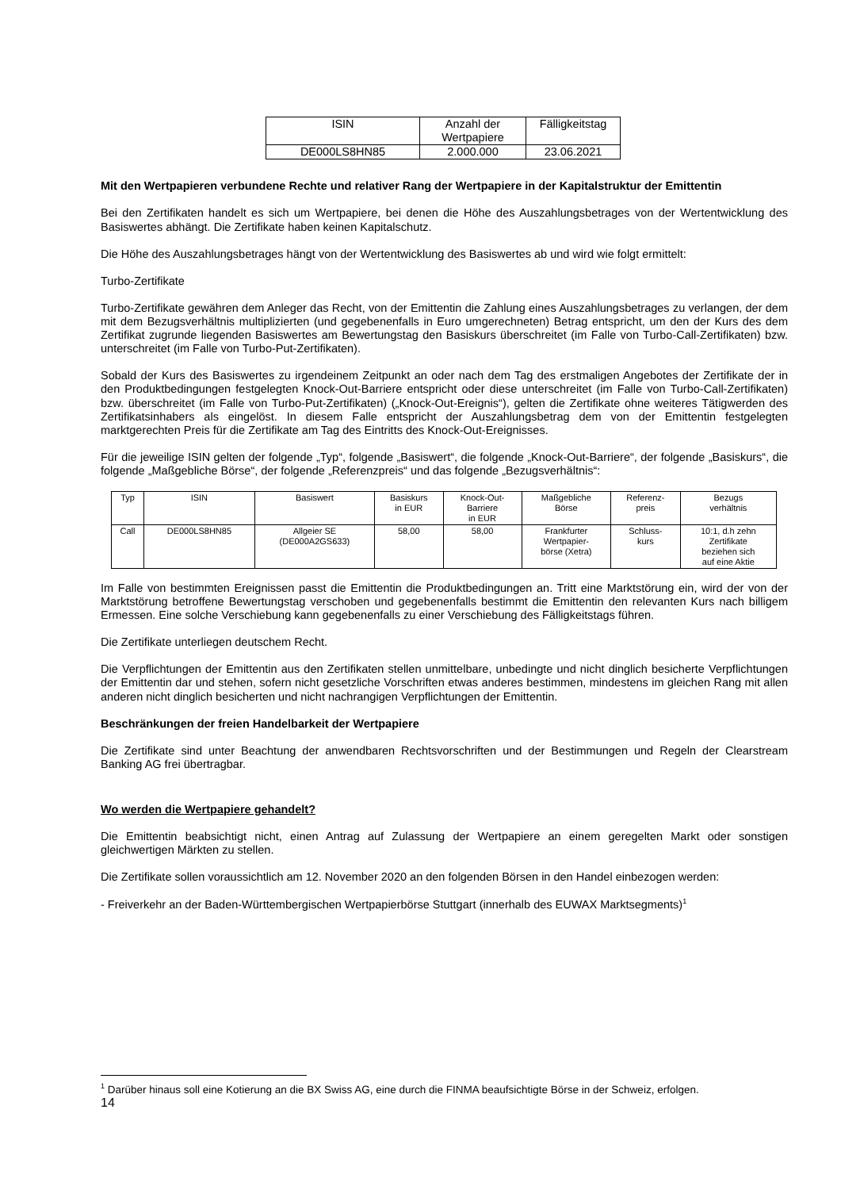| ISIN | Anzahl der Wertpapiere | Fälligkeitstag |
| DE000LS8HN85 | 2.000.000 | 23.06.2021 |
Mit den Wertpapieren verbundene Rechte und relativer Rang der Wertpapiere in der Kapitalstruktur der Emittentin
Bei den Zertifikaten handelt es sich um Wertpapiere, bei denen die Höhe des Auszahlungsbetrages von der Wertentwicklung des Basiswertes abhängt. Die Zertifikate haben keinen Kapitalschutz.
Die Höhe des Auszahlungsbetrages hängt von der Wertentwicklung des Basiswertes ab und wird wie folgt ermittelt:
Turbo-Zertifikate
Turbo-Zertifikate gewähren dem Anleger das Recht, von der Emittentin die Zahlung eines Auszahlungsbetrages zu verlangen, der dem mit dem Bezugsverhältnis multiplizierten (und gegebenenfalls in Euro umgerechneten) Betrag entspricht, um den der Kurs des dem Zertifikat zugrunde liegenden Basiswertes am Bewertungstag den Basiskurs überschreitet (im Falle von Turbo-Call-Zertifikaten) bzw. unterschreitet (im Falle von Turbo-Put-Zertifikaten).
Sobald der Kurs des Basiswertes zu irgendeinem Zeitpunkt an oder nach dem Tag des erstmaligen Angebotes der Zertifikate der in den Produktbedingungen festgelegten Knock-Out-Barriere entspricht oder diese unterschreitet (im Falle von Turbo-Call-Zertifikaten) bzw. überschreitet (im Falle von Turbo-Put-Zertifikaten) („Knock-Out-Ereignis“), gelten die Zertifikate ohne weiteres Tätigwerden des Zertifikatsinhabers als eingelöst. In diesem Falle entspricht der Auszahlungsbetrag dem von der Emittentin festgelegten marktgerechten Preis für die Zertifikate am Tag des Eintritts des Knock-Out-Ereignisses.
Für die jeweilige ISIN gelten der folgende „Typ“, folgende „Basiswert“, die folgende „Knock-Out-Barriere“, der folgende „Basiskurs“, die folgende „Maßgebliche Börse“, der folgende „Referenzpreis“ und das folgende „Bezugsverhältnis“:
| Typ | ISIN | Basiswert | Basiskurs in EUR | Knock-Out- Barriere in EUR | Maßgebliche Börse | Referenz- preis | Bezugs verhältnis |
| Call | DE000LS8HN85 | Allgeier SE (DE000A2GS633) | 58,00 | 58,00 | Frankfurter Wertpapier- börse (Xetra) | Schluss- kurs | 10:1, d.h zehn Zertifikate beziehen sich auf eine Aktie |
Im Falle von bestimmten Ereignissen passt die Emittentin die Produktbedingungen an. Tritt eine Marktstörung ein, wird der von der Marktstörung betroffene Bewertungstag verschoben und gegebenenfalls bestimmt die Emittentin den relevanten Kurs nach billigem Ermessen. Eine solche Verschiebung kann gegebenenfalls zu einer Verschiebung des Fälligkeitstags führen.
Die Zertifikate unterliegen deutschem Recht.
Die Verpflichtungen der Emittentin aus den Zertifikaten stellen unmittelbare, unbedingte und nicht dinglich besicherte Verpflichtungen der Emittentin dar und stehen, sofern nicht gesetzliche Vorschriften etwas anderes bestimmen, mindestens im gleichen Rang mit allen anderen nicht dinglich besicherten und nicht nachrangigen Verpflichtungen der Emittentin.
Beschränkungen der freien Handelbarkeit der Wertpapiere
Die Zertifikate sind unter Beachtung der anwendbaren Rechtsvorschriften und der Bestimmungen und Regeln der Clearstream Banking AG frei übertragbar.
Wo werden die Wertpapiere gehandelt?
Die Emittentin beabsichtigt nicht, einen Antrag auf Zulassung der Wertpapiere an einem geregelten Markt oder sonstigen gleichwertigen Märkten zu stellen.
Die Zertifikate sollen voraussichtlich am 12. November 2020 an den folgenden Börsen in den Handel einbezogen werden:
- Freiverkehr an der Baden-Württembergischen Wertpapierbörse Stuttgart (innerhalb des EUWAX Marktsegments)<sup>1</sup>
<sup>1</sup> Darüber hinaus soll eine Kotierung an die BX Swiss AG, eine durch die FINMA beaufsichtigte Börse in der Schweiz, erfolgen.
14